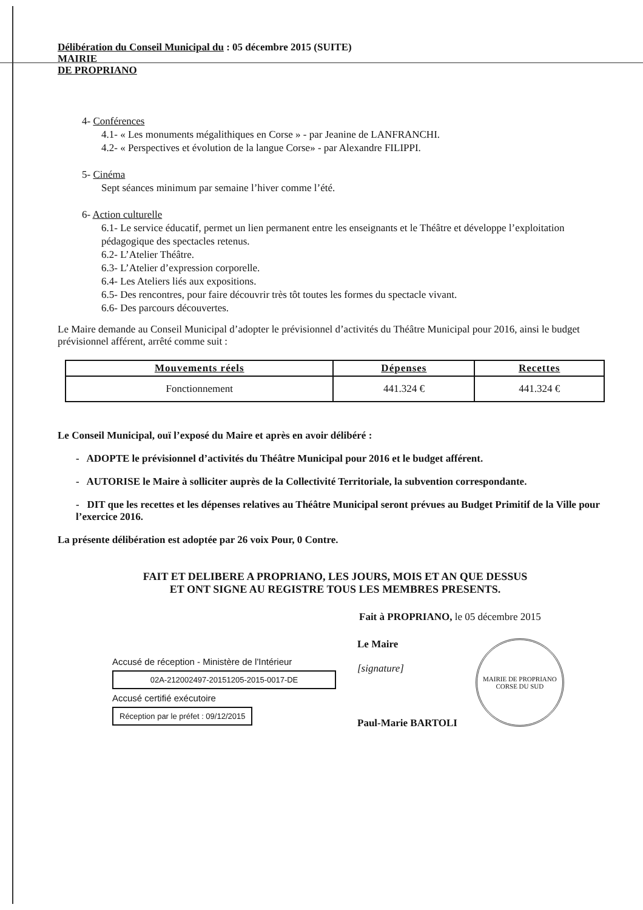Délibération du Conseil Municipal du : 05 décembre 2015 (SUITE)
MAIRIE
DE PROPRIANO
4- Conférences
4.1- « Les monuments mégalithiques en Corse » - par Jeanine de LANFRANCHI.
4.2- « Perspectives et évolution de la langue Corse» - par Alexandre FILIPPI.
5- Cinéma
Sept séances minimum par semaine l’hiver comme l’été.
6- Action culturelle
6.1- Le service éducatif, permet un lien permanent entre les enseignants et le Théâtre et développe l’exploitation pédagogique des spectacles retenus.
6.2- L’Atelier Théâtre.
6.3- L’Atelier d’expression corporelle.
6.4- Les Ateliers liés aux expositions.
6.5- Des rencontres, pour faire découvrir très tôt toutes les formes du spectacle vivant.
6.6- Des parcours découvertes.
Le Maire demande au Conseil Municipal d’adopter le prévisionnel d’activités du Théâtre Municipal pour 2016, ainsi le budget prévisionnel afférent, arrêté comme suit :
| Mouvements réels | Dépenses | Recettes |
| --- | --- | --- |
| Fonctionnement | 441.324 € | 441.324 € |
Le Conseil Municipal, ouï l’exposé du Maire et après en avoir délibéré :
- ADOPTE le prévisionnel d’activités du Théâtre Municipal pour 2016 et le budget afférent.
- AUTORISE le Maire à solliciter auprès de la Collectivité Territoriale, la subvention correspondante.
- DIT que les recettes et les dépenses relatives au Théâtre Municipal seront prévues au Budget Primitif de la Ville pour l’exercice 2016.
La présente délibération est adoptée par 26 voix Pour, 0 Contre.
FAIT ET DELIBERE A PROPRIANO, LES JOURS, MOIS ET AN QUE DESSUS
ET ONT SIGNE AU REGISTRE TOUS LES MEMBRES PRESENTS.
Fait à PROPRIANO, le 05 décembre 2015
Accusé de réception - Ministère de l'Intérieur
02A-212002497-20151205-2015-0017-DE
Accusé certifié exécutoire
Réception par le préfet : 09/12/2015
Le Maire
[signature]
Paul-Marie BARTOLI
MAIRIE DE PROPRIANO
CORSE DU SUD